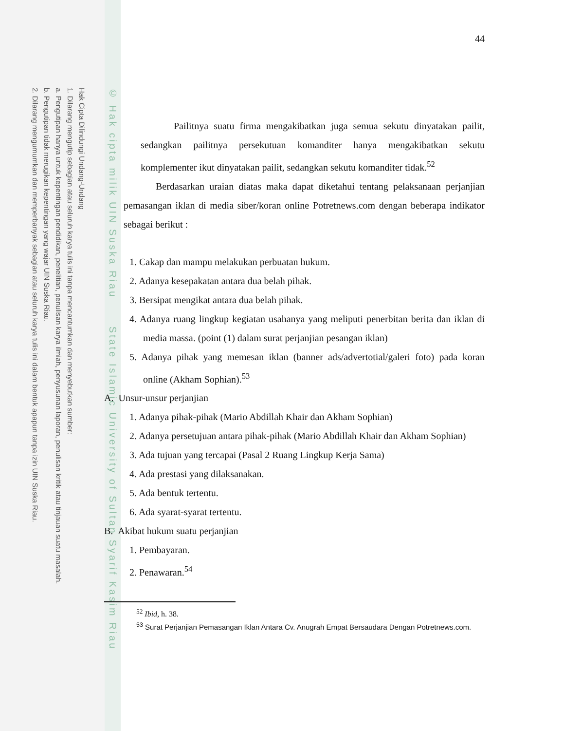Hak Cipta Dilindungi Undang-Undang
1. Dilarang mengutip sebagian atau seluruh karya tulis ini tanpa mencantumkan dan menyebutkan sumber:
a. Pengutipan hanya untuk kepentingan pendidikan, penelitian, penulisan karya ilmiah, penyusunan laporan, penulisan kritik atau tinjauan suatu masalah.
b. Pengutipan tidak merugikan kepentingan yang wajar UIN Suska Riau.
2. Dilarang mengumumkan dan memperbanyak sebagian atau seluruh karya tulis ini dalam bentuk apapun tanpa izin UIN Suska Riau.
© Hak cipta milik UIN Suska Riau State Islamic University of Sultan Syarif Kasim Riau
44
Pailitnya suatu firma mengakibatkan juga semua sekutu dinyatakan pailit, sedangkan pailitnya persekutuan komanditer hanya mengakibatkan sekutu komplementer ikut dinyatakan pailit, sedangkan sekutu komanditer tidak.<sup>52</sup>
Berdasarkan uraian diatas maka dapat diketahui tentang pelaksanaan perjanjian pemasangan iklan di media siber/koran online Potretnews.com dengan beberapa indikator sebagai berikut :
1. Cakap dan mampu melakukan perbuatan hukum.
2. Adanya kesepakatan antara dua belah pihak.
3. Bersipat mengikat antara dua belah pihak.
4. Adanya ruang lingkup kegiatan usahanya yang meliputi penerbitan berita dan iklan di media massa. (point (1) dalam surat perjanjian pesangan iklan)
5. Adanya pihak yang memesan iklan (banner ads/advertotial/galeri foto) pada koran online (Akham Sophian).<sup>53</sup>
A. Unsur-unsur perjanjian
1. Adanya pihak-pihak (Mario Abdillah Khair dan Akham Sophian)
2. Adanya persetujuan antara pihak-pihak (Mario Abdillah Khair dan Akham Sophian)
3. Ada tujuan yang tercapai (Pasal 2 Ruang Lingkup Kerja Sama)
4. Ada prestasi yang dilaksanakan.
5. Ada bentuk tertentu.
6. Ada syarat-syarat tertentu.
B. Akibat hukum suatu perjanjian
1. Pembayaran.
2. Penawaran.<sup>54</sup>
<sup>52</sup> Ibid, h. 38.
<sup>53</sup> Surat Perjanjian Pemasangan Iklan Antara Cv. Anugrah Empat Bersaudara Dengan Potretnews.com.